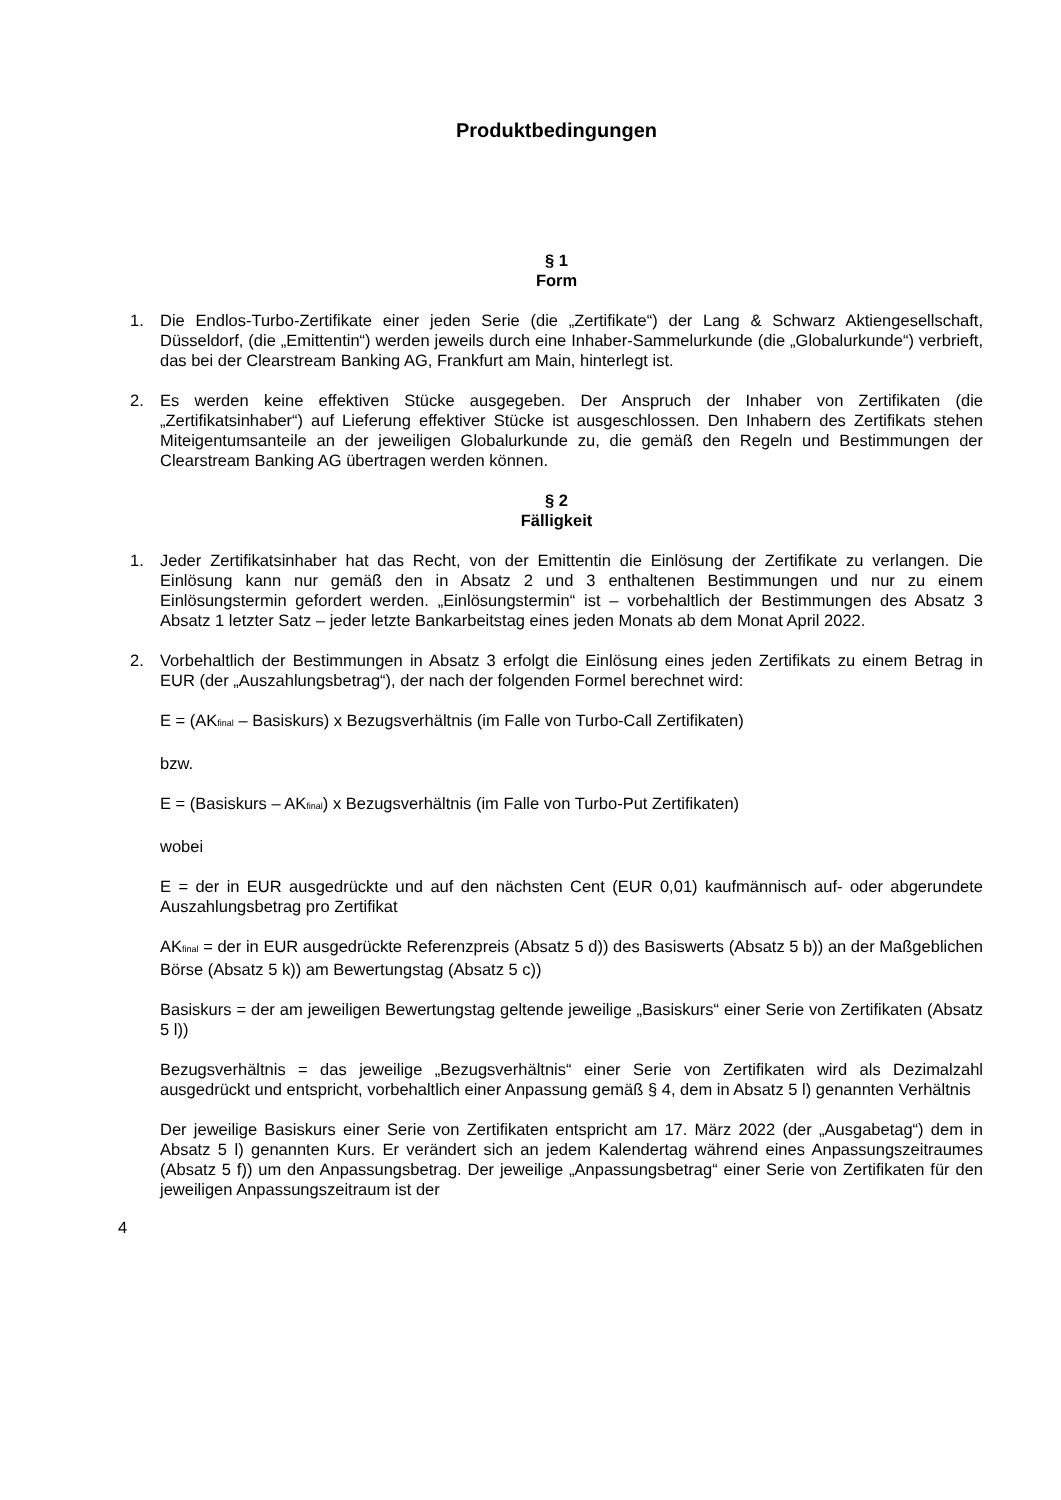Produktbedingungen
§ 1
Form
1. Die Endlos-Turbo-Zertifikate einer jeden Serie (die „Zertifikate“) der Lang & Schwarz Aktiengesellschaft, Düsseldorf, (die „Emittentin“) werden jeweils durch eine Inhaber-Sammelurkunde (die „Globalurkunde“) verbrieft, das bei der Clearstream Banking AG, Frankfurt am Main, hinterlegt ist.
2. Es werden keine effektiven Stücke ausgegeben. Der Anspruch der Inhaber von Zertifikaten (die „Zertifikatsinhaber“) auf Lieferung effektiver Stücke ist ausgeschlossen. Den Inhabern des Zertifikats stehen Miteigentumsanteile an der jeweiligen Globalurkunde zu, die gemäß den Regeln und Bestimmungen der Clearstream Banking AG übertragen werden können.
§ 2
Fälligkeit
1. Jeder Zertifikatsinhaber hat das Recht, von der Emittentin die Einlösung der Zertifikate zu verlangen. Die Einlösung kann nur gemäß den in Absatz 2 und 3 enthaltenen Bestimmungen und nur zu einem Einlösungstermin gefordert werden. „Einlösungstermin“ ist – vorbehaltlich der Bestimmungen des Absatz 3 Absatz 1 letzter Satz – jeder letzte Bankarbeitstag eines jeden Monats ab dem Monat April 2022.
2. Vorbehaltlich der Bestimmungen in Absatz 3 erfolgt die Einlösung eines jeden Zertifikats zu einem Betrag in EUR (der „Auszahlungsbetrag“), der nach der folgenden Formel berechnet wird:
E = (AK<sub>final</sub> – Basiskurs) x Bezugsverhältnis (im Falle von Turbo-Call Zertifikaten)
bzw.
E = (Basiskurs – AK<sub>final</sub>) x Bezugsverhältnis (im Falle von Turbo-Put Zertifikaten)
wobei
E = der in EUR ausgedrückte und auf den nächsten Cent (EUR 0,01) kaufmännisch auf- oder abgerundete Auszahlungsbetrag pro Zertifikat
AK<sub>final</sub> = der in EUR ausgedrückte Referenzpreis (Absatz 5 d)) des Basiswerts (Absatz 5 b)) an der Maßgeblichen Börse (Absatz 5 k)) am Bewertungstag (Absatz 5 c))
Basiskurs = der am jeweiligen Bewertungstag geltende jeweilige „Basiskurs“ einer Serie von Zertifikaten (Absatz 5 l))
Bezugsverhältnis = das jeweilige „Bezugsverhältnis“ einer Serie von Zertifikaten wird als Dezimalzahl ausgedrückt und entspricht, vorbehaltlich einer Anpassung gemäß § 4, dem in Absatz 5 l) genannten Verhältnis
Der jeweilige Basiskurs einer Serie von Zertifikaten entspricht am 17. März 2022 (der „Ausgabetag“) dem in Absatz 5 l) genannten Kurs. Er verändert sich an jedem Kalendertag während eines Anpassungszeitraumes (Absatz 5 f)) um den Anpassungsbetrag. Der jeweilige „Anpassungsbetrag“ einer Serie von Zertifikaten für den jeweiligen Anpassungszeitraum ist der
4